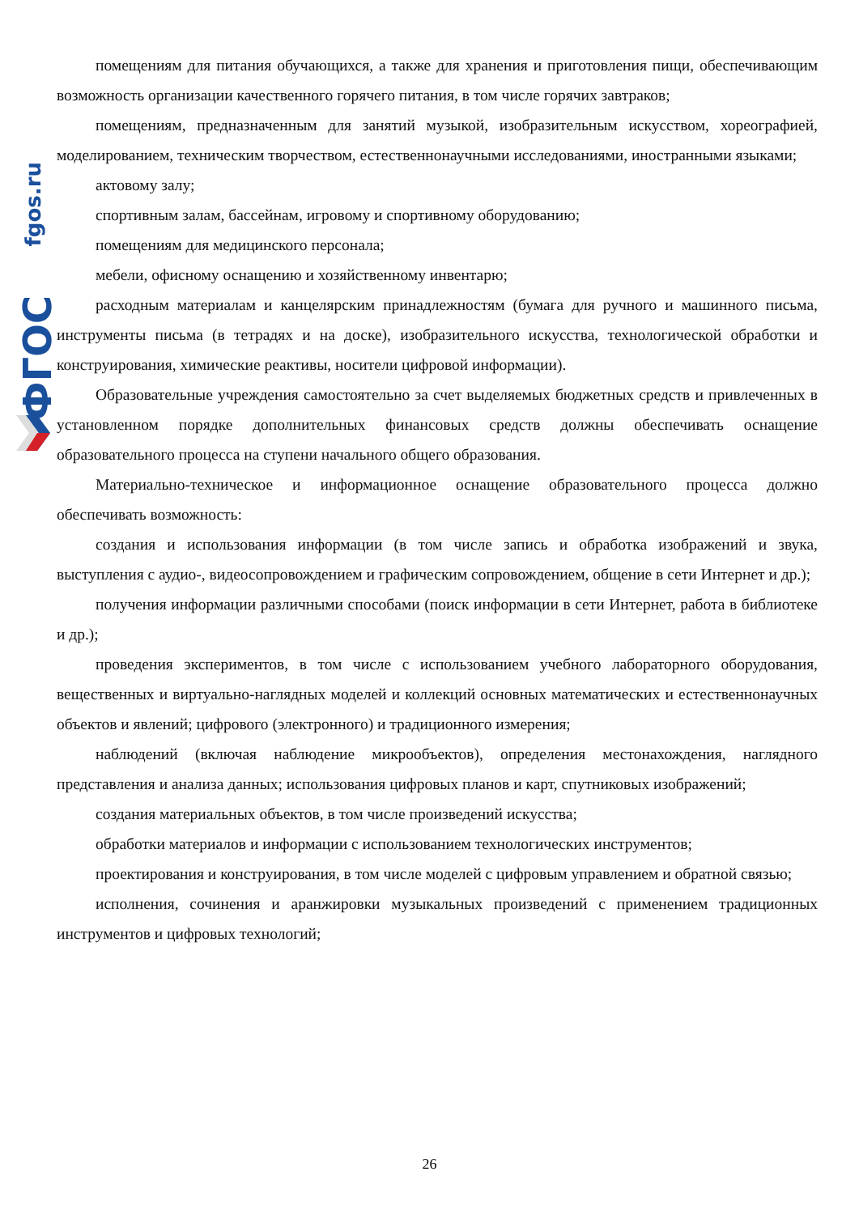fgos.ru
ФГОС
помещениям для питания обучающихся, а также для хранения и приготовления пищи, обеспечивающим возможность организации качественного горячего питания, в том числе горячих завтраков;
помещениям, предназначенным для занятий музыкой, изобразительным искусством, хореографией, моделированием, техническим творчеством, естественнонаучными исследованиями, иностранными языками;
актовому залу;
спортивным залам, бассейнам, игровому и спортивному оборудованию;
помещениям для медицинского персонала;
мебели, офисному оснащению и хозяйственному инвентарю;
расходным материалам и канцелярским принадлежностям (бумага для ручного и машинного письма, инструменты письма (в тетрадях и на доске), изобразительного искусства, технологической обработки и конструирования, химические реактивы, носители цифровой информации).
Образовательные учреждения самостоятельно за счет выделяемых бюджетных средств и привлеченных в установленном порядке дополнительных финансовых средств должны обеспечивать оснащение образовательного процесса на ступени начального общего образования.
Материально-техническое и информационное оснащение образовательного процесса должно обеспечивать возможность:
создания и использования информации (в том числе запись и обработка изображений и звука, выступления с аудио-, видеосопровождением и графическим сопровождением, общение в сети Интернет и др.);
получения информации различными способами (поиск информации в сети Интернет, работа в библиотеке и др.);
проведения экспериментов, в том числе с использованием учебного лабораторного оборудования, вещественных и виртуально-наглядных моделей и коллекций основных математических и естественнонаучных объектов и явлений; цифрового (электронного) и традиционного измерения;
наблюдений (включая наблюдение микрообъектов), определения местонахождения, наглядного представления и анализа данных; использования цифровых планов и карт, спутниковых изображений;
создания материальных объектов, в том числе произведений искусства;
обработки материалов и информации с использованием технологических инструментов;
проектирования и конструирования, в том числе моделей с цифровым управлением и обратной связью;
исполнения, сочинения и аранжировки музыкальных произведений с применением традиционных инструментов и цифровых технологий;
26